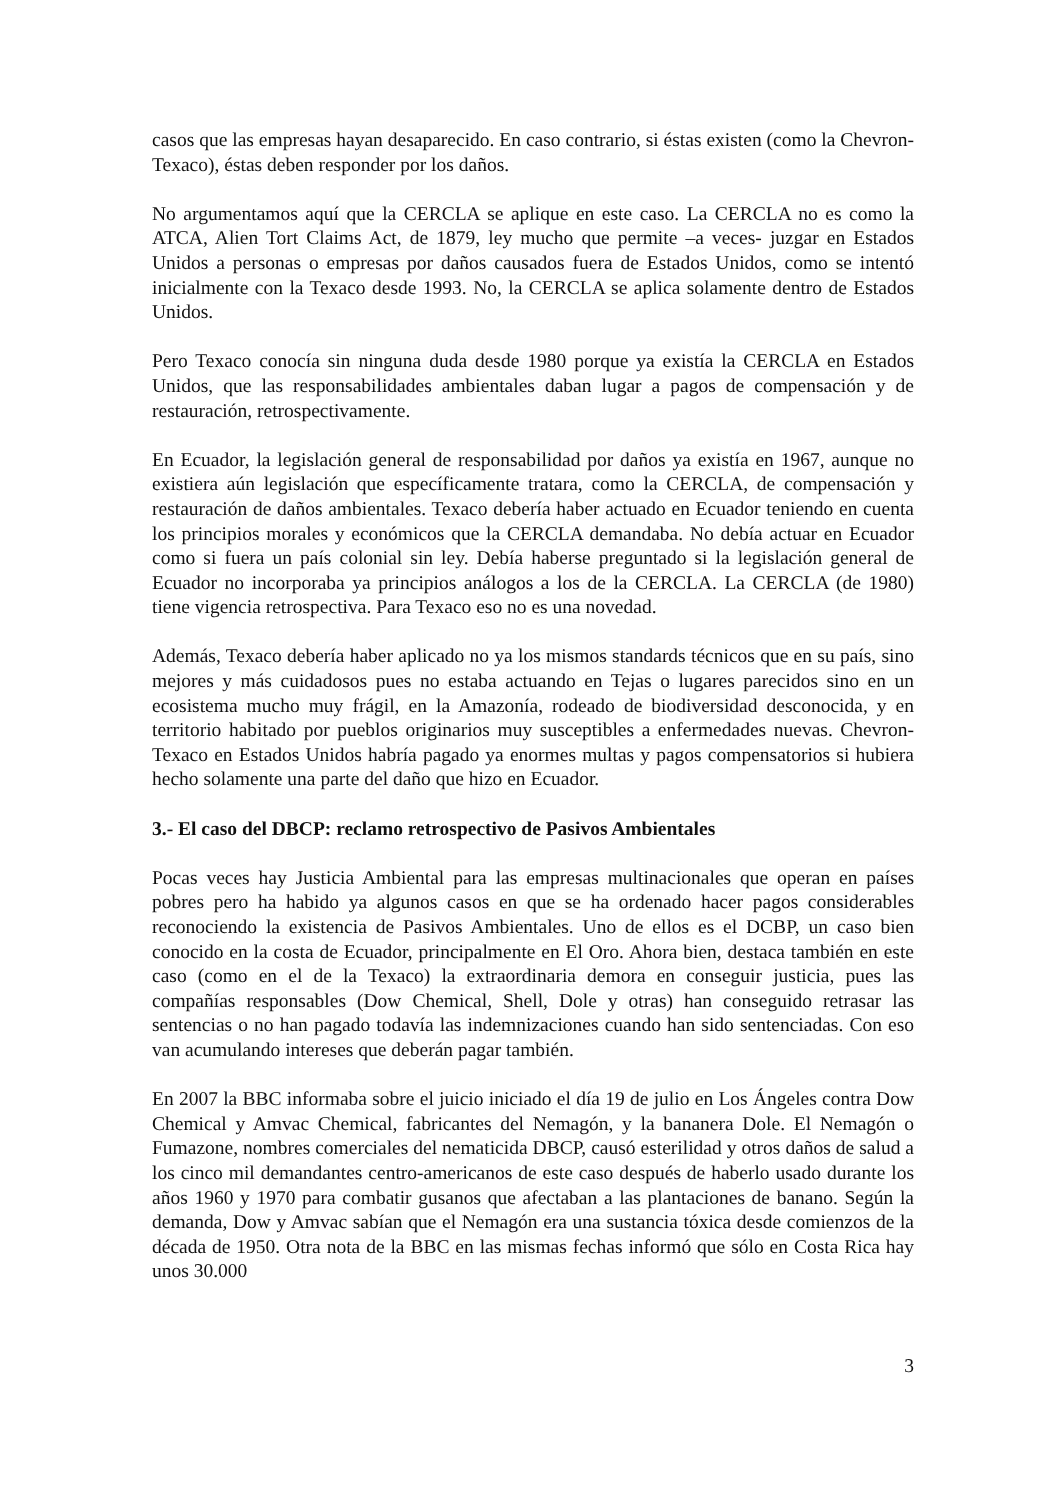casos que las empresas hayan desaparecido. En caso contrario, si éstas existen (como la Chevron-Texaco), éstas deben responder por los daños.
No argumentamos aquí que la CERCLA se aplique en este caso. La CERCLA no es como la ATCA, Alien Tort Claims Act, de 1879, ley mucho que permite –a veces- juzgar en Estados Unidos a personas o empresas por daños causados fuera de Estados Unidos, como se intentó inicialmente con la Texaco desde 1993. No, la CERCLA se aplica solamente dentro de Estados Unidos.
Pero Texaco conocía sin ninguna duda desde 1980 porque ya existía la CERCLA en Estados Unidos, que las responsabilidades ambientales daban lugar a pagos de compensación y de restauración, retrospectivamente.
En Ecuador, la legislación general de responsabilidad por daños ya existía en 1967, aunque no existiera aún legislación que específicamente tratara, como la CERCLA, de compensación y restauración de daños ambientales. Texaco debería haber actuado en Ecuador teniendo en cuenta los principios morales y económicos que la CERCLA demandaba. No debía actuar en Ecuador como si fuera un país colonial sin ley. Debía haberse preguntado si la legislación general de Ecuador no incorporaba ya principios análogos a los de la CERCLA. La CERCLA (de 1980) tiene vigencia retrospectiva. Para Texaco eso no es una novedad.
Además, Texaco debería haber aplicado no ya los mismos standards técnicos que en su país, sino mejores y más cuidadosos pues no estaba actuando en Tejas o lugares parecidos sino en un ecosistema mucho muy frágil, en la Amazonía, rodeado de biodiversidad desconocida, y en territorio habitado por pueblos originarios muy susceptibles a enfermedades nuevas. Chevron-Texaco en Estados Unidos habría pagado ya enormes multas y pagos compensatorios si hubiera hecho solamente una parte del daño que hizo en Ecuador.
3.- El caso del DBCP: reclamo retrospectivo de Pasivos Ambientales
Pocas veces hay Justicia Ambiental para las empresas multinacionales que operan en países pobres pero ha habido ya algunos casos en que se ha ordenado hacer pagos considerables reconociendo la existencia de Pasivos Ambientales. Uno de ellos es el DCBP, un caso bien conocido en la costa de Ecuador, principalmente en El Oro. Ahora bien, destaca también en este caso (como en el de la Texaco) la extraordinaria demora en conseguir justicia, pues las compañías responsables (Dow Chemical, Shell, Dole y otras) han conseguido retrasar las sentencias o no han pagado todavía las indemnizaciones cuando han sido sentenciadas. Con eso van acumulando intereses que deberán pagar también.
En 2007 la BBC informaba sobre el juicio iniciado el día 19 de julio en Los Ángeles contra Dow Chemical y Amvac Chemical, fabricantes del Nemagón, y la bananera Dole. El Nemagón o Fumazone, nombres comerciales del nematicida DBCP, causó esterilidad y otros daños de salud a los cinco mil demandantes centro-americanos de este caso después de haberlo usado durante los años 1960 y 1970 para combatir gusanos que afectaban a las plantaciones de banano. Según la demanda, Dow y Amvac sabían que el Nemagón era una sustancia tóxica desde comienzos de la década de 1950. Otra nota de la BBC en las mismas fechas informó que sólo en Costa Rica hay unos 30.000
3